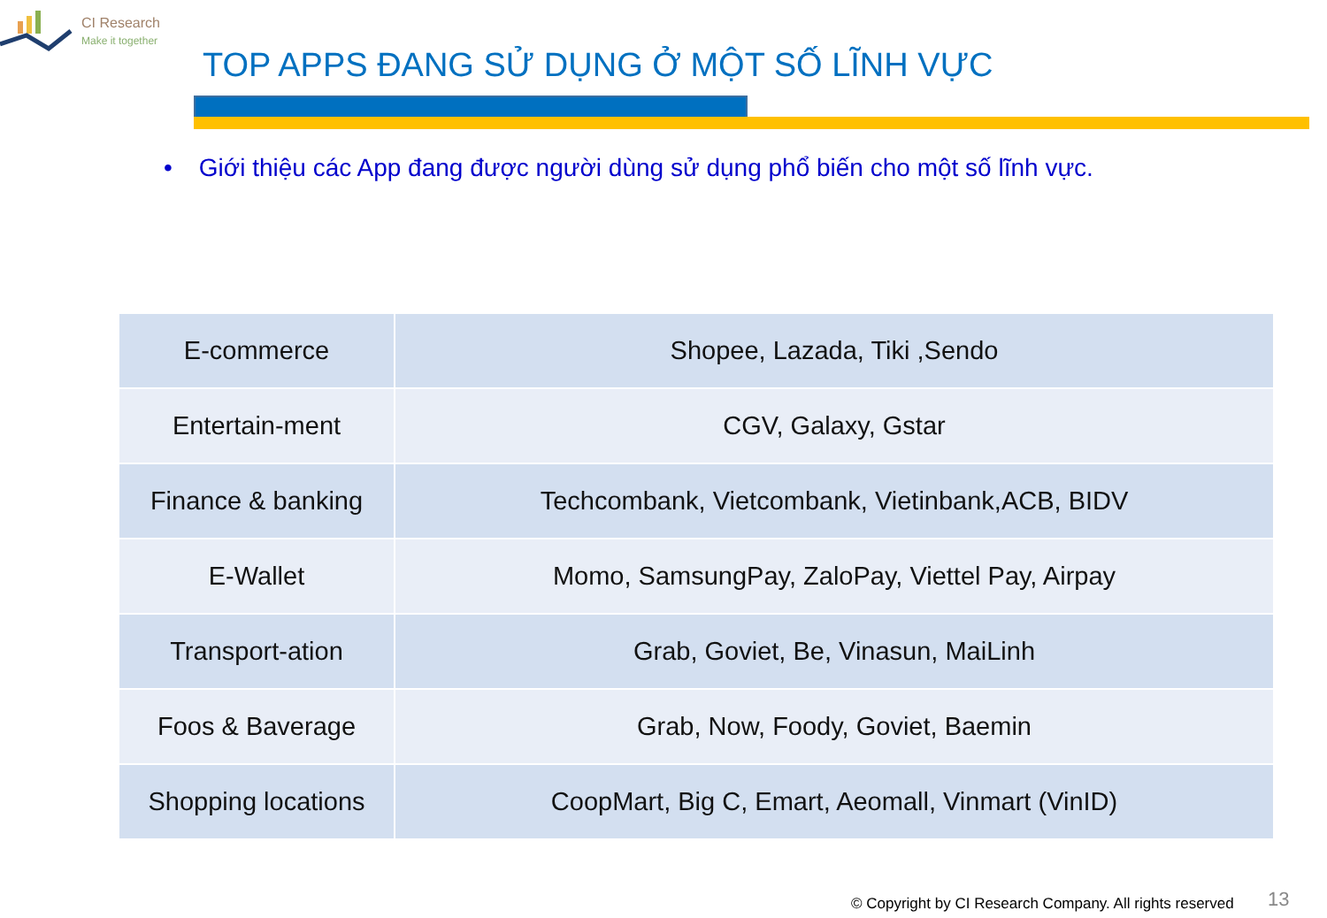CI Research
Make it together
TOP APPS ĐANG SỬ DỤNG Ở MỘT SỐ LĨNH VỰC
• Giới thiệu các App đang được người dùng sử dụng phổ biến cho một số lĩnh vực.
| E-commerce | Shopee, Lazada, Tiki ,Sendo |
| Entertain-ment | CGV, Galaxy, Gstar |
| Finance & banking | Techcombank, Vietcombank, Vietinbank,ACB, BIDV |
| E-Wallet | Momo, SamsungPay, ZaloPay, Viettel Pay, Airpay |
| Transport-ation | Grab, Goviet, Be, Vinasun, MaiLinh |
| Foos & Baverage | Grab, Now, Foody, Goviet, Baemin |
| Shopping locations | CoopMart, Big C, Emart, Aeomall, Vinmart (VinID) |
© Copyright by CI Research Company. All rights reserved
13